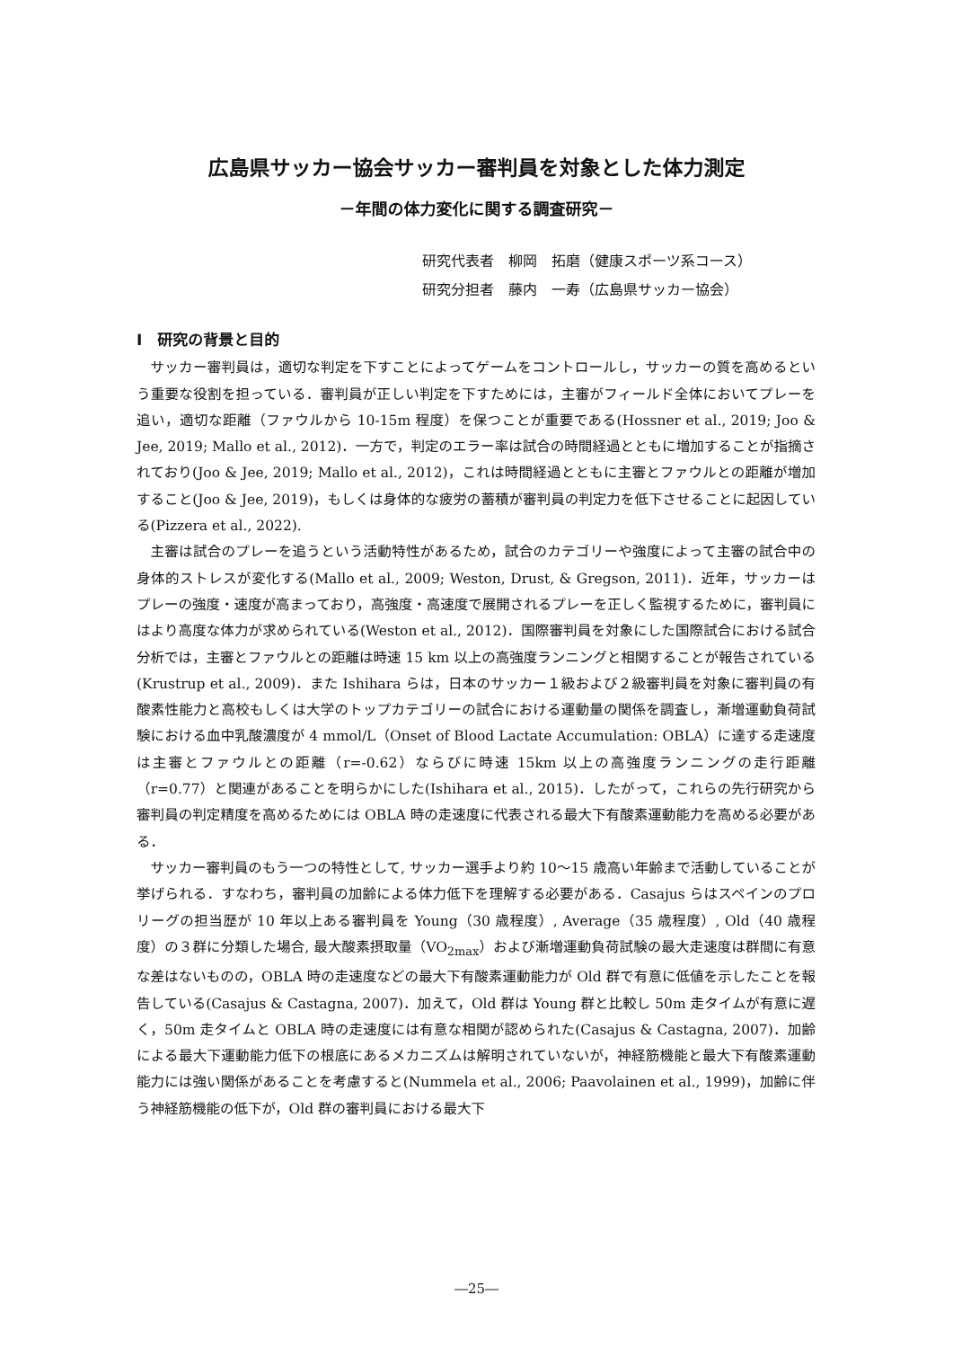広島県サッカー協会サッカー審判員を対象とした体力測定
－年間の体力変化に関する調査研究－
研究代表者　柳岡　拓磨（健康スポーツ系コース）
研究分担者　藤内　一寿（広島県サッカー協会）
Ⅰ　研究の背景と目的
サッカー審判員は，適切な判定を下すことによってゲームをコントロールし，サッカーの質を高めるという重要な役割を担っている．審判員が正しい判定を下すためには，主審がフィールド全体においてプレーを追い，適切な距離（ファウルから 10-15m 程度）を保つことが重要である(Hossner et al., 2019; Joo & Jee, 2019; Mallo et al., 2012)．一方で，判定のエラー率は試合の時間経過とともに増加することが指摘されており(Joo & Jee, 2019; Mallo et al., 2012)，これは時間経過とともに主審とファウルとの距離が増加すること(Joo & Jee, 2019)，もしくは身体的な疲労の蓄積が審判員の判定力を低下させることに起因している(Pizzera et al., 2022).
主審は試合のプレーを追うという活動特性があるため，試合のカテゴリーや強度によって主審の試合中の身体的ストレスが変化する(Mallo et al., 2009; Weston, Drust, & Gregson, 2011)．近年，サッカーはプレーの強度・速度が高まっており，高強度・高速度で展開されるプレーを正しく監視するために，審判員にはより高度な体力が求められている(Weston et al., 2012)．国際審判員を対象にした国際試合における試合分析では，主審とファウルとの距離は時速 15 km 以上の高強度ランニングと相関することが報告されている(Krustrup et al., 2009)．また Ishihara らは，日本のサッカー１級および２級審判員を対象に審判員の有酸素性能力と高校もしくは大学のトップカテゴリーの試合における運動量の関係を調査し，漸増運動負荷試験における血中乳酸濃度が 4 mmol/L（Onset of Blood Lactate Accumulation: OBLA）に達する走速度は主審とファウルとの距離（r=-0.62）ならびに時速 15km 以上の高強度ランニングの走行距離（r=0.77）と関連があることを明らかにした(Ishihara et al., 2015)．したがって，これらの先行研究から審判員の判定精度を高めるためには OBLA 時の走速度に代表される最大下有酸素運動能力を高める必要がある．
サッカー審判員のもう一つの特性として, サッカー選手より約 10～15 歳高い年齢まで活動していることが挙げられる．すなわち，審判員の加齢による体力低下を理解する必要がある．Casajus らはスペインのプロリーグの担当歴が 10 年以上ある審判員を Young（30 歳程度）, Average（35 歳程度）, Old（40 歳程度）の３群に分類した場合, 最大酸素摂取量（VO<sub>2max</sub>）および漸増運動負荷試験の最大走速度は群間に有意な差はないものの，OBLA 時の走速度などの最大下有酸素運動能力が Old 群で有意に低値を示したことを報告している(Casajus & Castagna, 2007)．加えて，Old 群は Young 群と比較し 50m 走タイムが有意に遅く，50m 走タイムと OBLA 時の走速度には有意な相関が認められた(Casajus & Castagna, 2007)．加齢による最大下運動能力低下の根底にあるメカニズムは解明されていないが，神経筋機能と最大下有酸素運動能力には強い関係があることを考慮すると(Nummela et al., 2006; Paavolainen et al., 1999)，加齢に伴う神経筋機能の低下が，Old 群の審判員における最大下
―25―